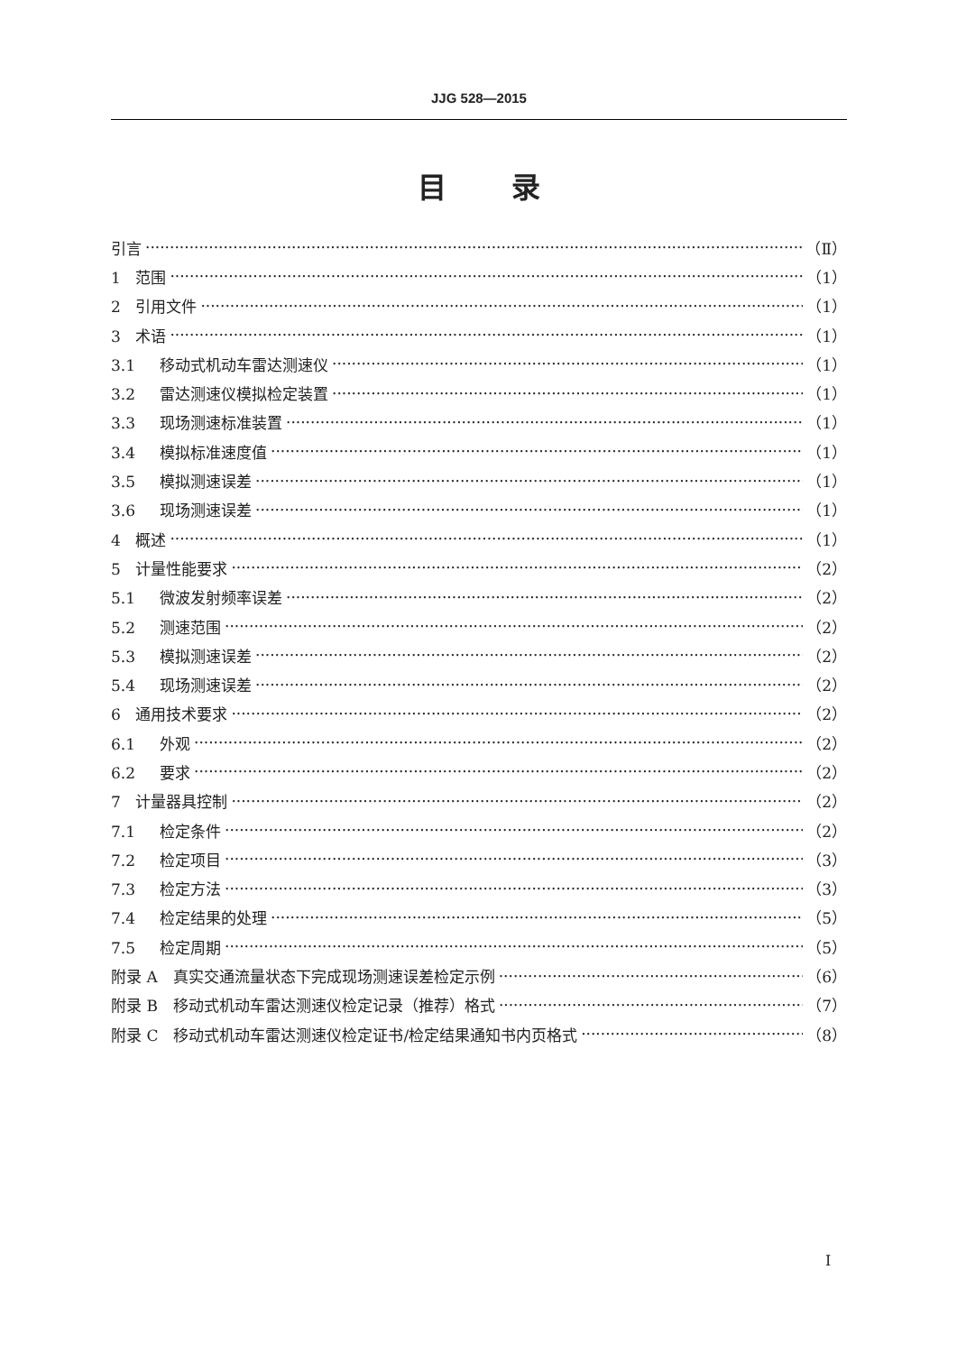JJG 528—2015
目 录
引言 （Ⅱ）
1 范围 （1）
2 引用文件 （1）
3 术语 （1）
3.1 移动式机动车雷达测速仪 （1）
3.2 雷达测速仪模拟检定装置 （1）
3.3 现场测速标准装置 （1）
3.4 模拟标准速度值 （1）
3.5 模拟测速误差 （1）
3.6 现场测速误差 （1）
4 概述 （1）
5 计量性能要求 （2）
5.1 微波发射频率误差 （2）
5.2 测速范围 （2）
5.3 模拟测速误差 （2）
5.4 现场测速误差 （2）
6 通用技术要求 （2）
6.1 外观 （2）
6.2 要求 （2）
7 计量器具控制 （2）
7.1 检定条件 （2）
7.2 检定项目 （3）
7.3 检定方法 （3）
7.4 检定结果的处理 （5）
7.5 检定周期 （5）
附录 A　真实交通流量状态下完成现场测速误差检定示例 （6）
附录 B　移动式机动车雷达测速仪检定记录（推荐）格式 （7）
附录 C　移动式机动车雷达测速仪检定证书/检定结果通知书内页格式 （8）
I